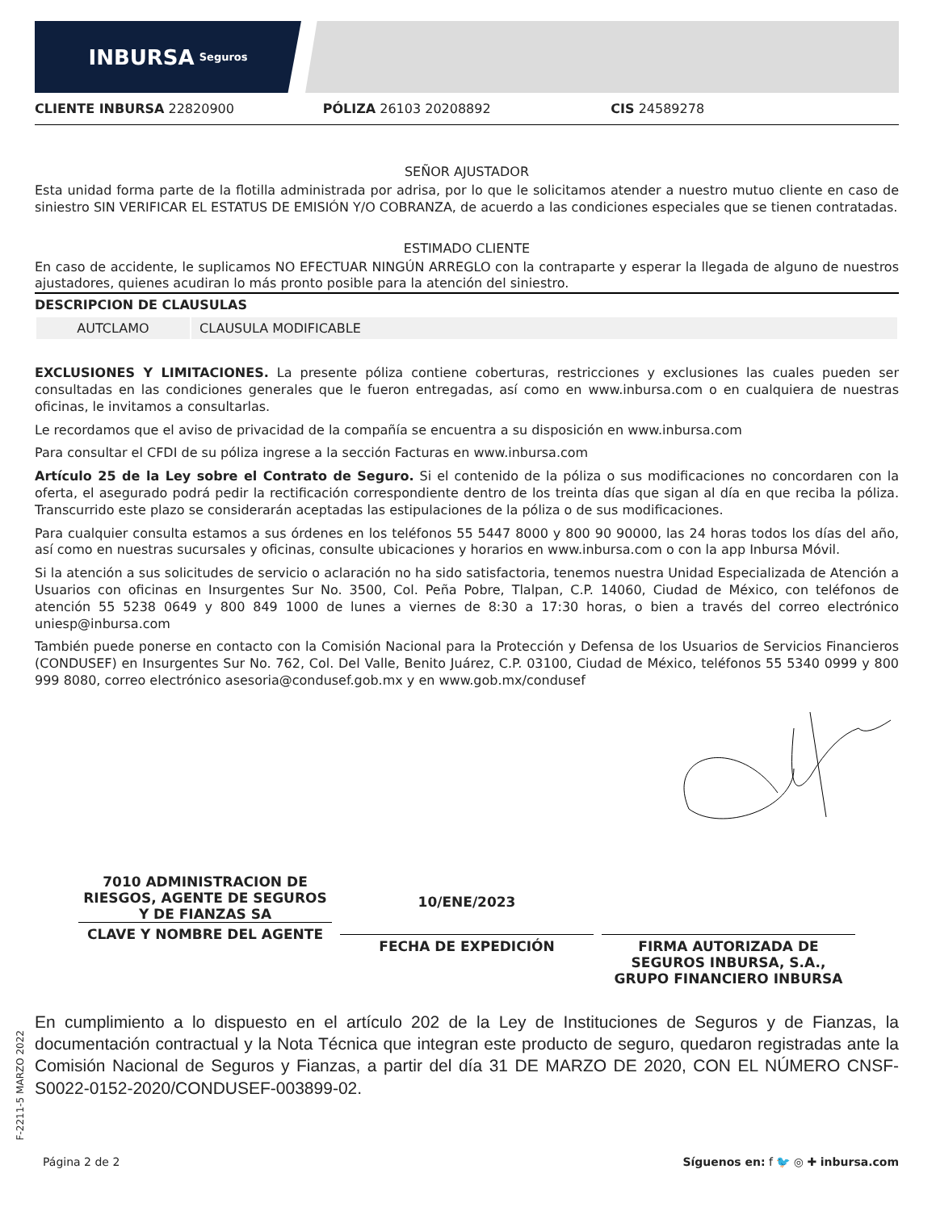INBURSA Seguros
CLIENTE INBURSA 22820900 PÓLIZA 26103 20208892 CIS 24589278
SEÑOR AJUSTADOR
Esta unidad forma parte de la flotilla administrada por adrisa, por lo que le solicitamos atender a nuestro mutuo cliente en caso de siniestro SIN VERIFICAR EL ESTATUS DE EMISIÓN Y/O COBRANZA, de acuerdo a las condiciones especiales que se tienen contratadas.
ESTIMADO CLIENTE
En caso de accidente, le suplicamos NO EFECTUAR NINGÚN ARREGLO con la contraparte y esperar la llegada de alguno de nuestros ajustadores, quienes acudiran lo más pronto posible para la atención del siniestro.
DESCRIPCION DE CLAUSULAS
| AUTCLAMO | CLAUSULA MODIFICABLE |
EXCLUSIONES Y LIMITACIONES. La presente póliza contiene coberturas, restricciones y exclusiones las cuales pueden ser consultadas en las condiciones generales que le fueron entregadas, así como en www.inbursa.com o en cualquiera de nuestras oficinas, le invitamos a consultarlas.
Le recordamos que el aviso de privacidad de la compañía se encuentra a su disposición en www.inbursa.com
Para consultar el CFDI de su póliza ingrese a la sección Facturas en www.inbursa.com
Artículo 25 de la Ley sobre el Contrato de Seguro. Si el contenido de la póliza o sus modificaciones no concordaren con la oferta, el asegurado podrá pedir la rectificación correspondiente dentro de los treinta días que sigan al día en que reciba la póliza. Transcurrido este plazo se considerarán aceptadas las estipulaciones de la póliza o de sus modificaciones.
Para cualquier consulta estamos a sus órdenes en los teléfonos 55 5447 8000 y 800 90 90000, las 24 horas todos los días del año, así como en nuestras sucursales y oficinas, consulte ubicaciones y horarios en www.inbursa.com o con la app Inbursa Móvil.
Si la atención a sus solicitudes de servicio o aclaración no ha sido satisfactoria, tenemos nuestra Unidad Especializada de Atención a Usuarios con oficinas en Insurgentes Sur No. 3500, Col. Peña Pobre, Tlalpan, C.P. 14060, Ciudad de México, con teléfonos de atención 55 5238 0649 y 800 849 1000 de lunes a viernes de 8:30 a 17:30 horas, o bien a través del correo electrónico uniesp@inbursa.com
También puede ponerse en contacto con la Comisión Nacional para la Protección y Defensa de los Usuarios de Servicios Financieros (CONDUSEF) en Insurgentes Sur No. 762, Col. Del Valle, Benito Juárez, C.P. 03100, Ciudad de México, teléfonos 55 5340 0999 y 800 999 8080, correo electrónico asesoria@condusef.gob.mx y en www.gob.mx/condusef
7010 ADMINISTRACION DE RIESGOS, AGENTE DE SEGUROS Y DE FIANZAS SA
CLAVE Y NOMBRE DEL AGENTE
10/ENE/2023
FECHA DE EXPEDICIÓN
FIRMA AUTORIZADA DE SEGUROS INBURSA, S.A., GRUPO FINANCIERO INBURSA
En cumplimiento a lo dispuesto en el artículo 202 de la Ley de Instituciones de Seguros y de Fianzas, la documentación contractual y la Nota Técnica que integran este producto de seguro, quedaron registradas ante la Comisión Nacional de Seguros y Fianzas, a partir del día 31 DE MARZO DE 2020, CON EL NÚMERO CNSF-S0022-0152-2020/CONDUSEF-003899-02.
Página 2 de 2 Síguenos en: f 🐦 ◎ ✚ inbursa.com
F-2211-5 MARZO 2022